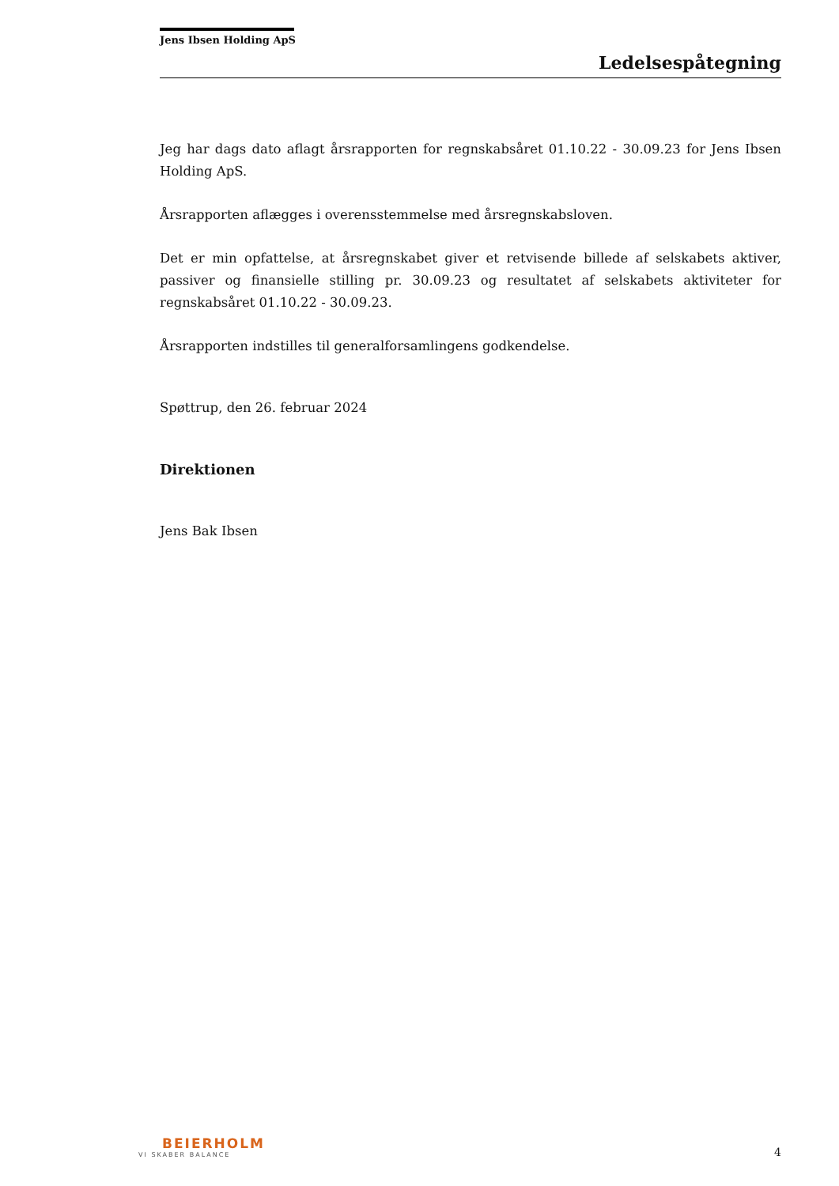Jens Ibsen Holding ApS
Ledelsespåtegning
Jeg har dags dato aflagt årsrapporten for regnskabsåret 01.10.22 - 30.09.23 for Jens Ibsen Holding ApS.
Årsrapporten aflægges i overensstemmelse med årsregnskabsloven.
Det er min opfattelse, at årsregnskabet giver et retvisende billede af selskabets aktiver, passiver og finansielle stilling pr. 30.09.23 og resultatet af selskabets aktiviteter for regnskabsåret 01.10.22 - 30.09.23.
Årsrapporten indstilles til generalforsamlingens godkendelse.
Spøttrup, den 26. februar 2024
Direktionen
Jens Bak Ibsen
BEIERHOLM
VI SKABER BALANCE
4